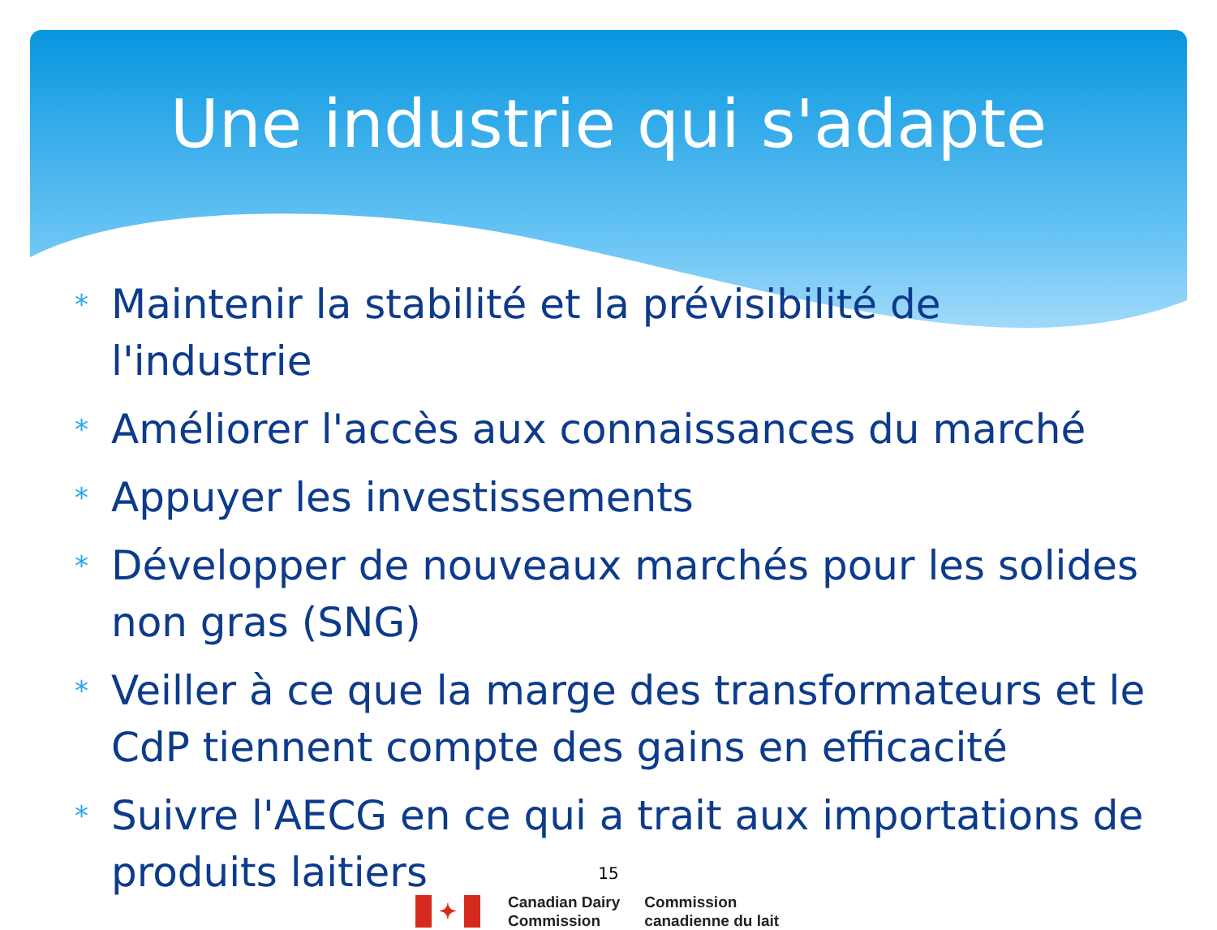Une industrie qui s'adapte
* Maintenir la stabilité et la prévisibilité de l'industrie
* Améliorer l'accès aux connaissances du marché
* Appuyer les investissements
* Développer de nouveaux marchés pour les solides non gras (SNG)
* Veiller à ce que la marge des transformateurs et le CdP tiennent compte des gains en efficacité
* Suivre l'AECG en ce qui a trait aux importations de produits laitiers
15
✦
Canadian Dairy
Commission
Commission
canadienne du lait